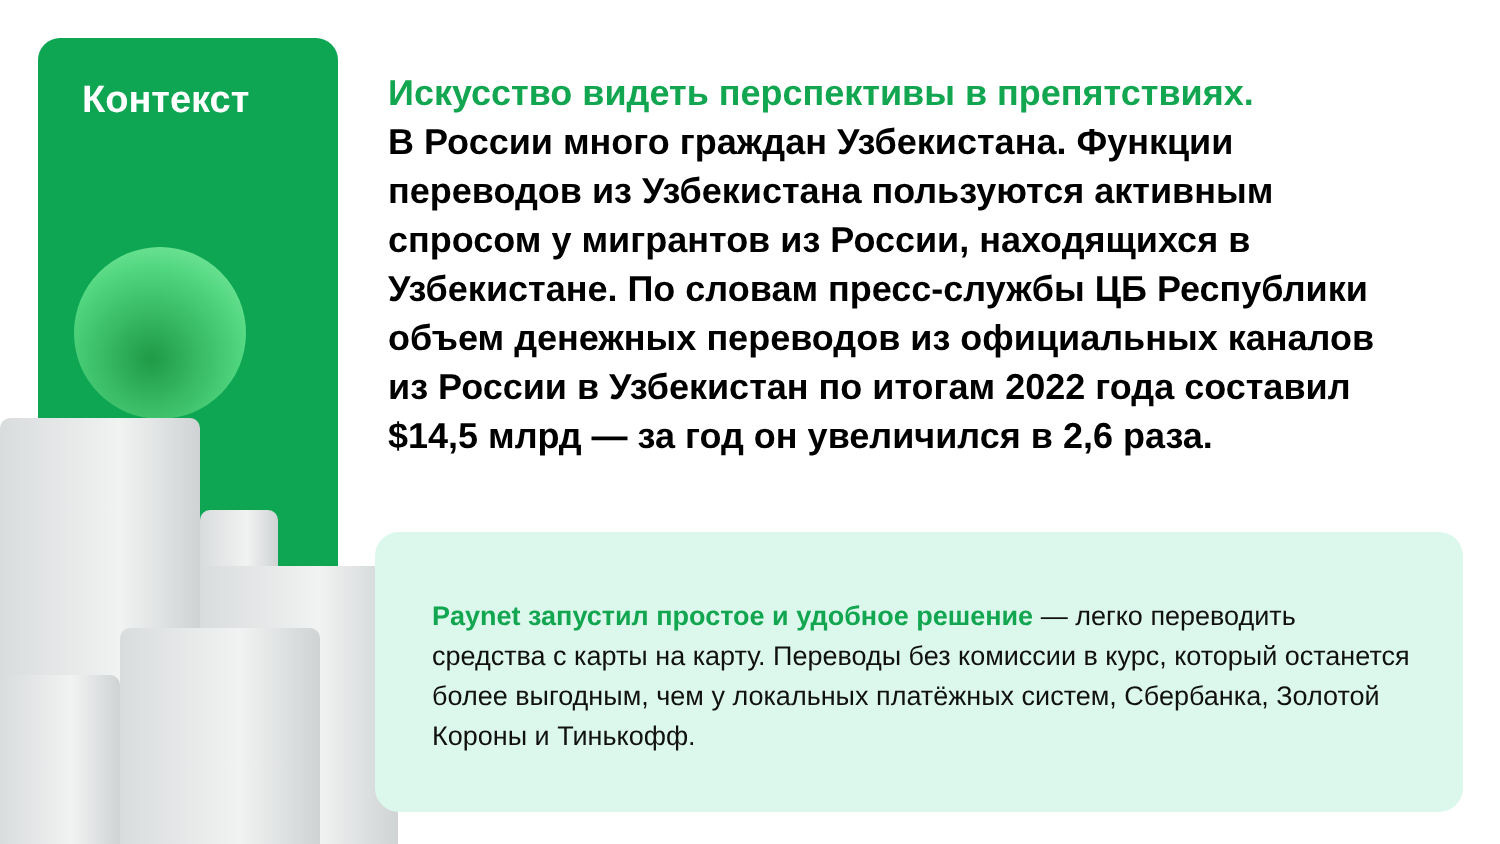Контекст
Искусство видеть перспективы в препятствиях.
В России много граждан Узбекистана. Функции переводов из Узбекистана пользуются активным спросом у мигрантов из России, находящихся в Узбекистане. По словам пресс-службы ЦБ Республики объем денежных переводов из официальных каналов из России в Узбекистан по итогам 2022 года составил $14,5 млрд — за год он увеличился в 2,6 раза.
Paynet запустил простое и удобное решение — легко переводить средства с карты на карту. Переводы без комиссии в курс, который останется более выгодным, чем у локальных платёжных систем, Сбербанка, Золотой Короны и Тинькофф.